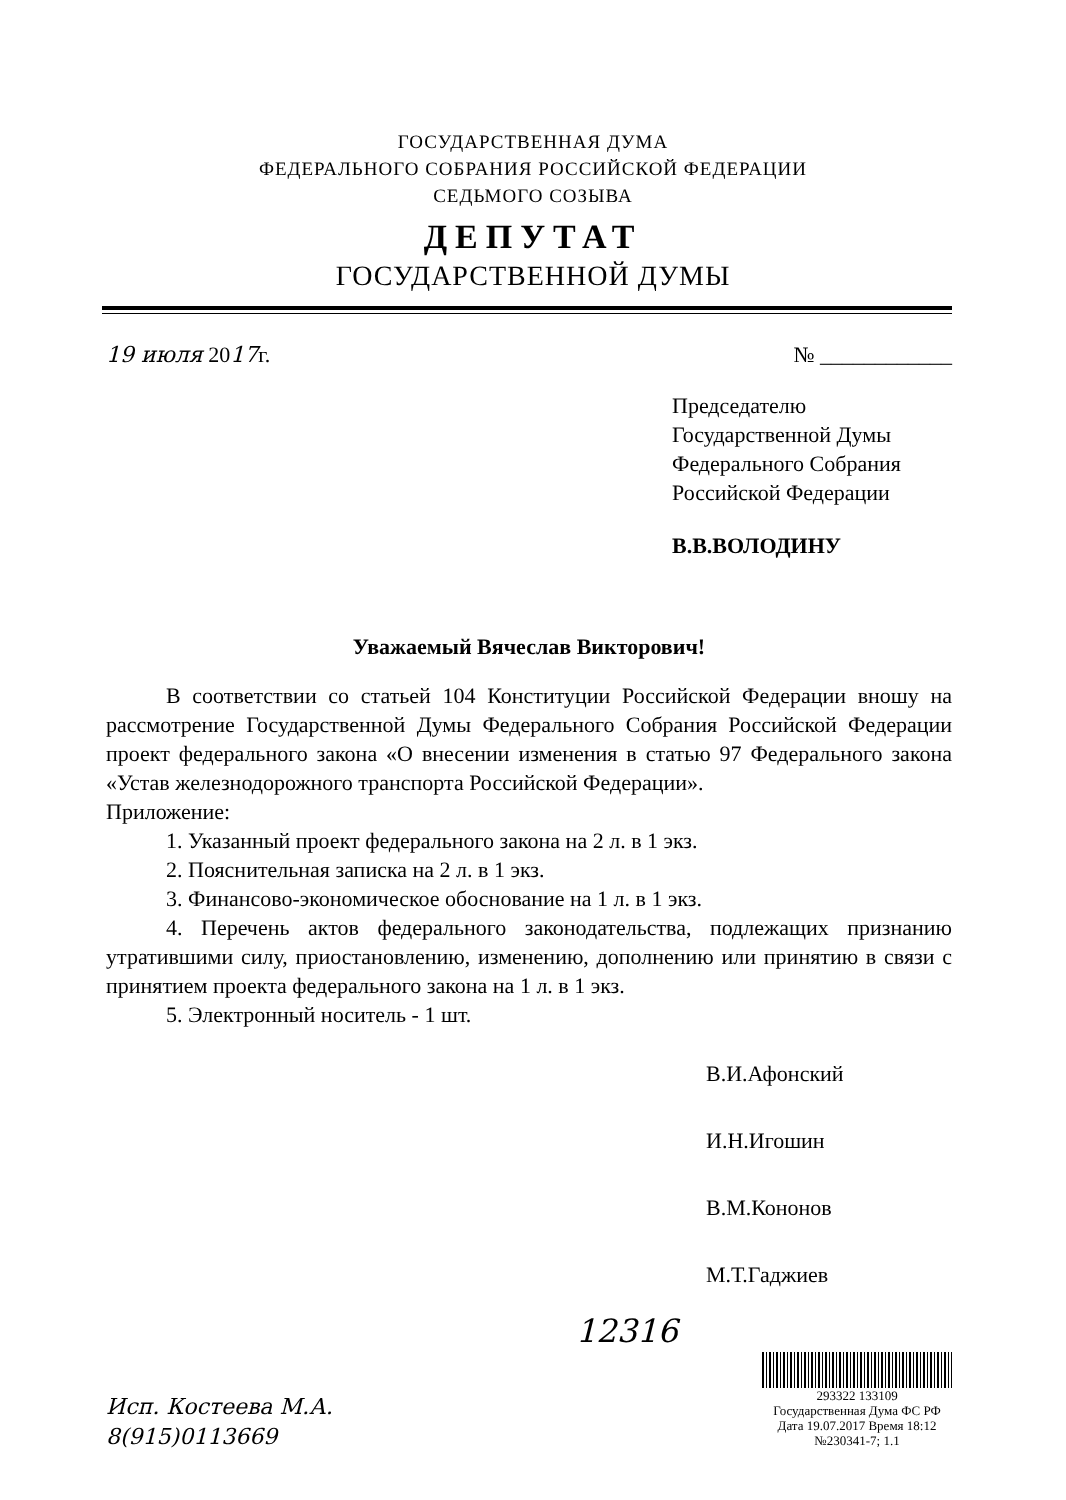ГОСУДАРСТВЕННАЯ ДУМА
ФЕДЕРАЛЬНОГО СОБРАНИЯ РОССИЙСКОЙ ФЕДЕРАЦИИ
СЕДЬМОГО СОЗЫВА
ДЕПУТАТ
ГОСУДАРСТВЕННОЙ ДУМЫ
19 июля 2017г. № ____________
Председателю
Государственной Думы
Федерального Собрания
Российской Федерации
В.В.ВОЛОДИНУ
Уважаемый Вячеслав Викторович!
В соответствии со статьей 104 Конституции Российской Федерации вношу на рассмотрение Государственной Думы Федерального Собрания Российской Федерации проект федерального закона «О внесении изменения в статью 97 Федерального закона «Устав железнодорожного транспорта Российской Федерации».
Приложение:
1. Указанный проект федерального закона на 2 л. в 1 экз.
2. Пояснительная записка на 2 л. в 1 экз.
3. Финансово-экономическое обоснование на 1 л. в 1 экз.
4. Перечень актов федерального законодательства, подлежащих признанию утратившими силу, приостановлению, изменению, дополнению или принятию в связи с принятием проекта федерального закона на 1 л. в 1 экз.
5. Электронный носитель - 1 шт.
В.И.Афонский
И.Н.Игошин
В.М.Кононов
М.Т.Гаджиев
12316
Исп. Костеева М.А.
8(915)0113669
293322 133109
Государственная Дума ФС РФ
Дата 19.07.2017 Время 18:12
№230341-7; 1.1